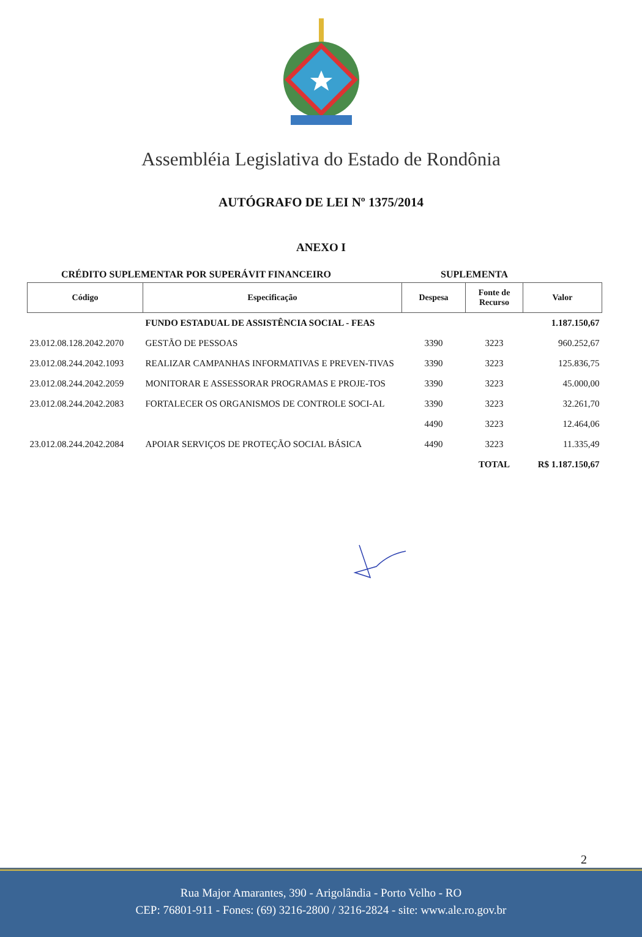Assembléia Legislativa do Estado de Rondônia
AUTÓGRAFO DE LEI Nº 1375/2014
ANEXO I
CRÉDITO SUPLEMENTAR POR SUPERÁVIT FINANCEIRO SUPLEMENTA
| Código | Especificação | Despesa | Fonte de Recurso | Valor |
| --- | --- | --- | --- | --- |
| | FUNDO ESTADUAL DE ASSISTÊNCIA SOCIAL - FEAS | | | 1.187.150,67 |
| 23.012.08.128.2042.2070 | GESTÃO DE PESSOAS | 3390 | 3223 | 960.252,67 |
| 23.012.08.244.2042.1093 | REALIZAR CAMPANHAS INFORMATIVAS E PREVEN-TIVAS | 3390 | 3223 | 125.836,75 |
| 23.012.08.244.2042.2059 | MONITORAR E ASSESSORAR PROGRAMAS E PROJE-TOS | 3390 | 3223 | 45.000,00 |
| 23.012.08.244.2042.2083 | FORTALECER OS ORGANISMOS DE CONTROLE SOCI-AL | 3390 | 3223 | 32.261,70 |
| | | 4490 | 3223 | 12.464,06 |
| 23.012.08.244.2042.2084 | APOIAR SERVIÇOS DE PROTEÇÃO SOCIAL BÁSICA | 4490 | 3223 | 11.335,49 |
| | | | TOTAL | R$ 1.187.150,67 |
2
Rua Major Amarantes, 390 - Arigolândia - Porto Velho - RO
CEP: 76801-911 - Fones: (69) 3216-2800 / 3216-2824 - site: www.ale.ro.gov.br